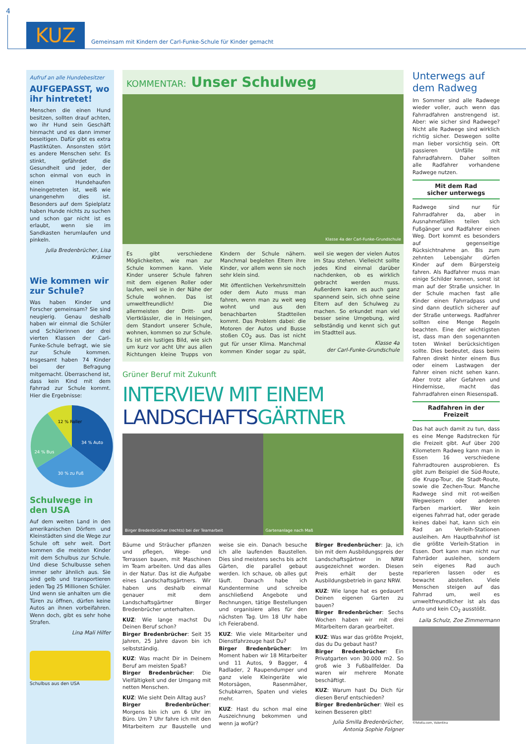4
KUZ
Gemeinsam mit Kindern der Carl-Funke-Schule für Kinder gemacht
Aufruf an alle Hundebesitzer
AUFGEPASST, wo ihr hintretet!
Menschen die einen Hund besitzen, sollten drauf achten, wo ihr Hund sein Geschäft hinmacht und es dann immer beseitigen. Dafür gibt es extra Plastiktüten. Ansonsten stört es andere Menschen sehr. Es stinkt, gefährdet die Gesundheit und jeder, der schon einmal von euch in einen Hundehaufen hineingetreten ist, weiß wie unangenehm dies ist. Besonders auf dem Spielplatz haben Hunde nichts zu suchen und schon gar nicht ist es erlaubt, wenn sie im Sandkasten herumlaufen und pinkeln.
Julia Bredenbrücher, Lisa Krämer
Wie kommen wir zur Schule?
Was haben Kinder und Forscher gemeinsam? Sie sind neugierig. Genau deshalb haben wir einmal die Schüler und Schülerinnen der drei vierten Klassen der Carl-Funke-Schule befragt, wie sie zur Schule kommen. Insgesamt haben 74 Kinder bei der Befragung mitgemacht. Überraschend ist, dass kein Kind mit dem Fahrrad zur Schule kommt. Hier die Ergebnisse:
34 % Auto
30 % zu Fuß
24 % Bus
12 % Roller
Schulwege in den USA
Auf dem weiten Land in den amerikanischen Dörfern und Kleinstädten sind die Wege zur Schule oft sehr weit. Dort kommen die meisten Kinder mit dem Schulbus zur Schule. Und diese Schulbusse sehen immer sehr ähnlich aus. Sie sind gelb und transportieren jeden Tag 25 Millionen Schüler. Und wenn sie anhalten um die Türen zu öffnen, dürfen keine Autos an ihnen vorbeifahren. Wenn doch, gibt es sehr hohe Strafen.
Lina Mali Hilfer
Schulbus aus den USA
KOMMENTAR: Unser Schulweg
Klasse 4a der Carl-Funke-Grundschule
Es gibt verschiedene Möglichkeiten, wie man zur Schule kommen kann. Viele Kinder unserer Schule fahren mit dem eigenen Roller oder laufen, weil sie in der Nähe der Schule wohnen. Das ist umweltfreundlich! Die allermeisten der Dritt- und Viertklässler, die in Heisingen, dem Standort unserer Schule, wohnen, kommen so zur Schule. Es ist ein lustiges Bild, wie sich um kurz vor acht Uhr aus allen Richtungen kleine Trupps von Kindern der Schule nähern. Manchmal begleiten Eltern ihre Kinder, vor allem wenn sie noch sehr klein sind.
Mit öffentlichen Verkehrsmitteln oder dem Auto muss man fahren, wenn man zu weit weg wohnt und aus den benachbarten Stadtteilen kommt. Das Problem dabei: die Motoren der Autos und Busse stoßen CO<sub>2</sub> aus. Das ist nicht gut für unser Klima. Manchmal kommen Kinder sogar zu spät, weil sie wegen der vielen Autos im Stau stehen. Vielleicht sollte jedes Kind einmal darüber nachdenken, ob es wirklich gebracht werden muss. Außerdem kann es auch ganz spannend sein, sich ohne seine Eltern auf den Schulweg zu machen. So erkundet man viel besser seine Umgebung, wird selbständig und kennt sich gut im Stadtteil aus.
Klasse 4a
der Carl-Funke-Grundschule
Grüner Beruf mit Zukunft
INTERVIEW MIT EINEM LANDSCHAFTSGÄRTNER
Birger Bredenbrücher (rechts) bei der Teamarbeit
Gartenanlage nach Maß
Bäume und Sträucher pflanzen und pflegen, Wege- und Terrassen bauen, mit Maschinen im Team arbeiten. Und das alles in der Natur. Das ist die Aufgabe eines Landschaftsgärtners. Wir haben uns deshalb einmal genauer mit dem Landschaftsgärtner Birger Bredenbrücher unterhalten.
KUZ: Wie lange machst Du Deinen Beruf schon?
Birger Bredenbrücher: Seit 35 Jahren, 25 Jahre davon bin ich selbstständig.
KUZ: Was macht Dir in Deinem Beruf am meisten Spaß?
Birger Bredenbrücher: Die Vielfältigkeit und der Umgang mit netten Menschen.
KUZ: Wie sieht Dein Alltag aus?
Birger Bredenbrücher: Morgens bin ich um 6 Uhr im Büro. Um 7 Uhr fahre ich mit den Mitarbeitern zur Baustelle und weise sie ein. Danach besuche ich alle laufenden Baustellen. Dies sind meistens sechs bis acht Gärten, die parallel gebaut werden. Ich schaue, ob alles gut läuft. Danach habe ich Kundentermine und schreibe anschließend Angebote und Rechnungen, tätige Bestellungen und organisiere alles für den nächsten Tag. Um 18 Uhr habe ich Feierabend.
KUZ: Wie viele Mitarbeiter und Dienstfahrzeuge hast Du?
Birger Bredenbrücher: Im Moment haben wir 18 Mitarbeiter und 11 Autos, 9 Bagger, 4 Radlader, 2 Raupendumper und ganz viele Kleingeräte wie Motorsägen, Rasenmäher, Schubkarren, Spaten und vieles mehr.
KUZ: Hast du schon mal eine Auszeichnung bekommen und wenn ja wofür?
Birger Bredenbrücher: Ja, ich bin mit dem Ausbildungspreis der Landschaftsgärtner in NRW ausgezeichnet worden. Diesen Preis erhält der beste Ausbildungsbetrieb in ganz NRW.
KUZ: Wie lange hat es gedauert Deinen eigenen Garten zu bauen?
Birger Bredenbrücher: Sechs Wochen haben wir mit drei Mitarbeitern daran gearbeitet.
KUZ: Was war das größte Projekt, das du Du gebaut hast?
Birger Bredenbrücher: Ein Privatgarten von 30.000 m2. So groß wie 3 Fußballfelder. Da waren wir mehrere Monate beschäftigt.
KUZ: Warum hast Du Dich für diesen Beruf entschieden?
Birger Bredenbrücher: Weil es keinen Besseren gibt!
Julia Smilla Bredenbrücher,
Antonia Sophie Folgner
Unterwegs auf dem Radweg
Im Sommer sind alle Radwege wieder voller, auch wenn das Fahrradfahren anstrengend ist. Aber: wie sicher sind Radwege? Nicht alle Radwege sind wirklich richtig sicher. Deswegen sollte man lieber vorsichtig sein. Oft passieren Unfälle mit Fahrradfahrern. Daher sollten alle Radfahrer vorhandene Radwege nutzen.
Mit dem Rad
sicher unterwegs
Radwege sind nur für Fahrradfahrer da, aber in Ausnahmefällen teilen sich Fußgänger und Radfahrer einen Weg. Dort kommt es besonders auf gegenseitige Rücksichtnahme an. Bis zum zehnten Lebensjahr dürfen Kinder auf dem Bürgersteig fahren. Als Radfahrer muss man einige Schilder kennen, sonst ist man auf der Straße unsicher. In der Schule machen fast alle Kinder einen Fahrradpass und sind dann deutlich sicherer auf der Straße unterwegs. Radfahrer sollten eine Menge Regeln beachten. Eine der wichtigsten ist, dass man den sogenannten toten Winkel berücksichtigen sollte. Dies bedeutet, dass beim Fahren direkt hinter einem Bus oder einem Lastwagen der Fahrer einen nicht sehen kann. Aber trotz aller Gefahren und Hindernisse, macht das Fahrradfahren einen Riesenspaß.
Radfahren in der Freizeit
Das hat auch damit zu tun, dass es eine Menge Radstrecken für die Freizeit gibt. Auf über 200 Kilometern Radweg kann man in Essen 16 verschiedene Fahrradtouren ausprobieren. Es gibt zum Beispiel die Süd-Route, die Krupp-Tour, die Stadt-Route, sowie die Zechen-Tour. Manche Radwege sind mit rot-weißen Wegweisern oder anderen Farben markiert. Wer kein eigenes Fahrrad hat, oder gerade keines dabei hat, kann sich ein Rad an Verleih-Stationen ausleihen. Am Hauptbahnhof ist die größte Verleih-Station in Essen. Dort kann man nicht nur Fahrräder ausleihen, sondern sein eigenes Rad auch reparieren lassen oder es bewacht abstellen. Viele Menschen steigen auf das Fahrrad um, weil es umweltfreundlicher ist als das Auto und kein CO<sub>2</sub> ausstößt.
Laila Schulz, Zoe Zimmermann
©fotolia.com, Valentina